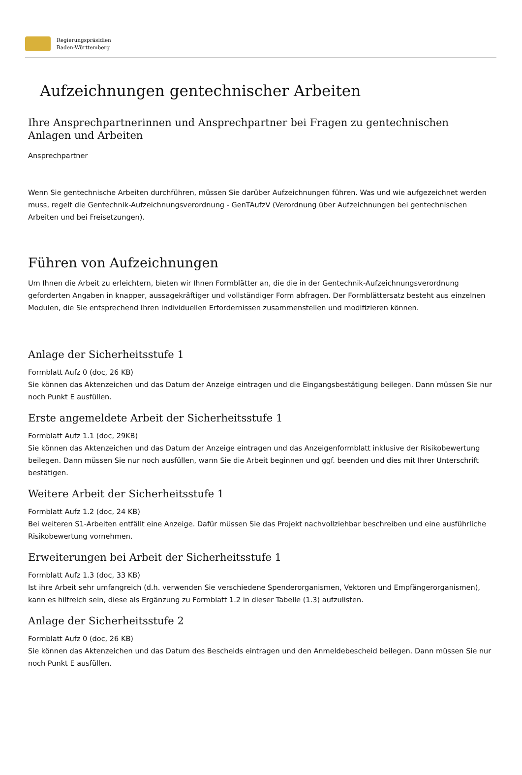Regierungspräsidien
Baden-Württemberg
Aufzeichnungen gentechnischer Arbeiten
Ihre Ansprechpartnerinnen und Ansprechpartner bei Fragen zu gentechnischen Anlagen und Arbeiten
Ansprechpartner
Wenn Sie gentechnische Arbeiten durchführen, müssen Sie darüber Aufzeichnungen führen. Was und wie aufgezeichnet werden muss, regelt die Gentechnik-Aufzeichnungsverordnung - GenTAufzV (Verordnung über Aufzeichnungen bei gentechnischen Arbeiten und bei Freisetzungen).
Führen von Aufzeichnungen
Um Ihnen die Arbeit zu erleichtern, bieten wir Ihnen Formblätter an, die die in der Gentechnik-Aufzeichnungsverordnung geforderten Angaben in knapper, aussagekräftiger und vollständiger Form abfragen. Der Formblättersatz besteht aus einzelnen Modulen, die Sie entsprechend Ihren individuellen Erfordernissen zusammenstellen und modifizieren können.
Anlage der Sicherheitsstufe 1
Formblatt Aufz 0 (doc, 26 KB)
Sie können das Aktenzeichen und das Datum der Anzeige eintragen und die Eingangsbestätigung beilegen. Dann müssen Sie nur noch Punkt E ausfüllen.
Erste angemeldete Arbeit der Sicherheitsstufe 1
Formblatt Aufz 1.1 (doc, 29KB)
Sie können das Aktenzeichen und das Datum der Anzeige eintragen und das Anzeigenformblatt inklusive der Risikobewertung beilegen. Dann müssen Sie nur noch ausfüllen, wann Sie die Arbeit beginnen und ggf. beenden und dies mit Ihrer Unterschrift bestätigen.
Weitere Arbeit der Sicherheitsstufe 1
Formblatt Aufz 1.2 (doc, 24 KB)
Bei weiteren S1-Arbeiten entfällt eine Anzeige. Dafür müssen Sie das Projekt nachvollziehbar beschreiben und eine ausführliche Risikobewertung vornehmen.
Erweiterungen bei Arbeit der Sicherheitsstufe 1
Formblatt Aufz 1.3 (doc, 33 KB)
Ist ihre Arbeit sehr umfangreich (d.h. verwenden Sie verschiedene Spenderorganismen, Vektoren und Empfängerorganismen), kann es hilfreich sein, diese als Ergänzung zu Formblatt 1.2 in dieser Tabelle (1.3) aufzulisten.
Anlage der Sicherheitsstufe 2
Formblatt Aufz 0 (doc, 26 KB)
Sie können das Aktenzeichen und das Datum des Bescheids eintragen und den Anmeldebescheid beilegen. Dann müssen Sie nur noch Punkt E ausfüllen.